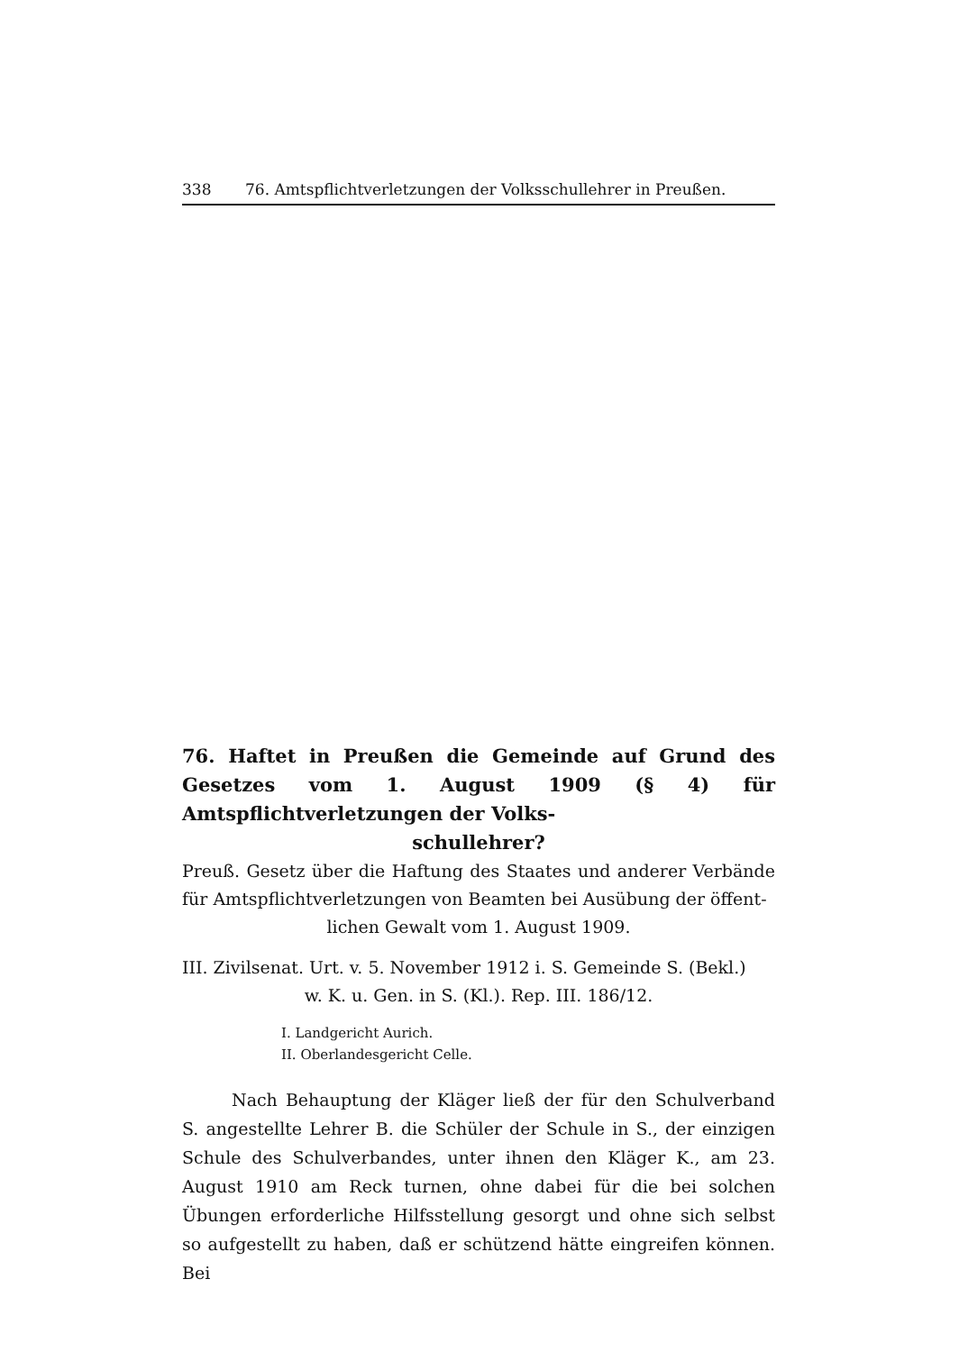338 76. Amtspflichtverletzungen der Volksschullehrer in Preußen.
76. Haftet in Preußen die Gemeinde auf Grund des Gesetzes vom 1. August 1909 (§ 4) für Amtspflichtverletzungen der Volks-
schullehrer?
Preuß. Gesetz über die Haftung des Staates und anderer Verbände für Amtspflichtverletzungen von Beamten bei Ausübung der öffent-
lichen Gewalt vom 1. August 1909.
III. Zivilsenat. Urt. v. 5. November 1912 i. S. Gemeinde S. (Bekl.)
w. K. u. Gen. in S. (Kl.). Rep. III. 186/12.
I. Landgericht Aurich.
II. Oberlandesgericht Celle.
Nach Behauptung der Kläger ließ der für den Schulverband S. angestellte Lehrer B. die Schüler der Schule in S., der einzigen Schule des Schulverbandes, unter ihnen den Kläger K., am 23. August 1910 am Reck turnen, ohne dabei für die bei solchen Übungen erforderliche Hilfsstellung gesorgt und ohne sich selbst so aufgestellt zu haben, daß er schützend hätte eingreifen können. Bei